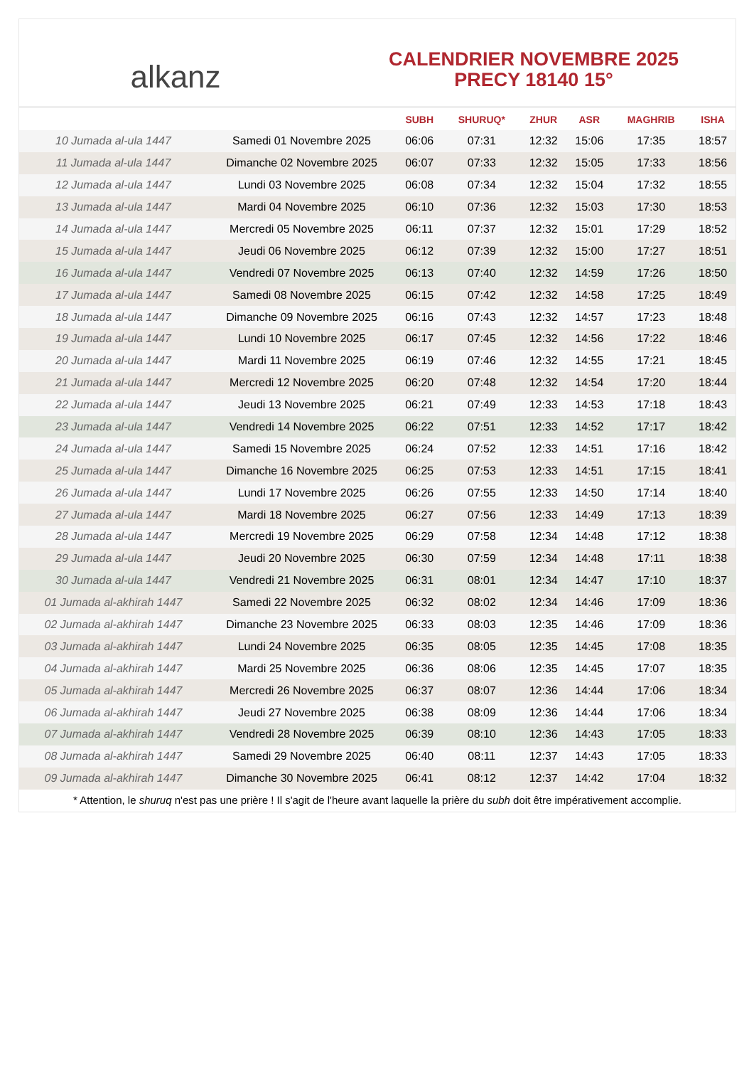alkanz
CALENDRIER NOVEMBRE 2025
PRECY 18140 15°
| | | SUBH | SHURUQ* | ZHUR | ASR | MAGHRIB | ISHA |
| --- | --- | --- | --- | --- | --- | --- | --- |
| 10 Jumada al-ula 1447 | Samedi 01 Novembre 2025 | 06:06 | 07:31 | 12:32 | 15:06 | 17:35 | 18:57 |
| 11 Jumada al-ula 1447 | Dimanche 02 Novembre 2025 | 06:07 | 07:33 | 12:32 | 15:05 | 17:33 | 18:56 |
| 12 Jumada al-ula 1447 | Lundi 03 Novembre 2025 | 06:08 | 07:34 | 12:32 | 15:04 | 17:32 | 18:55 |
| 13 Jumada al-ula 1447 | Mardi 04 Novembre 2025 | 06:10 | 07:36 | 12:32 | 15:03 | 17:30 | 18:53 |
| 14 Jumada al-ula 1447 | Mercredi 05 Novembre 2025 | 06:11 | 07:37 | 12:32 | 15:01 | 17:29 | 18:52 |
| 15 Jumada al-ula 1447 | Jeudi 06 Novembre 2025 | 06:12 | 07:39 | 12:32 | 15:00 | 17:27 | 18:51 |
| 16 Jumada al-ula 1447 | Vendredi 07 Novembre 2025 | 06:13 | 07:40 | 12:32 | 14:59 | 17:26 | 18:50 |
| 17 Jumada al-ula 1447 | Samedi 08 Novembre 2025 | 06:15 | 07:42 | 12:32 | 14:58 | 17:25 | 18:49 |
| 18 Jumada al-ula 1447 | Dimanche 09 Novembre 2025 | 06:16 | 07:43 | 12:32 | 14:57 | 17:23 | 18:48 |
| 19 Jumada al-ula 1447 | Lundi 10 Novembre 2025 | 06:17 | 07:45 | 12:32 | 14:56 | 17:22 | 18:46 |
| 20 Jumada al-ula 1447 | Mardi 11 Novembre 2025 | 06:19 | 07:46 | 12:32 | 14:55 | 17:21 | 18:45 |
| 21 Jumada al-ula 1447 | Mercredi 12 Novembre 2025 | 06:20 | 07:48 | 12:32 | 14:54 | 17:20 | 18:44 |
| 22 Jumada al-ula 1447 | Jeudi 13 Novembre 2025 | 06:21 | 07:49 | 12:33 | 14:53 | 17:18 | 18:43 |
| 23 Jumada al-ula 1447 | Vendredi 14 Novembre 2025 | 06:22 | 07:51 | 12:33 | 14:52 | 17:17 | 18:42 |
| 24 Jumada al-ula 1447 | Samedi 15 Novembre 2025 | 06:24 | 07:52 | 12:33 | 14:51 | 17:16 | 18:42 |
| 25 Jumada al-ula 1447 | Dimanche 16 Novembre 2025 | 06:25 | 07:53 | 12:33 | 14:51 | 17:15 | 18:41 |
| 26 Jumada al-ula 1447 | Lundi 17 Novembre 2025 | 06:26 | 07:55 | 12:33 | 14:50 | 17:14 | 18:40 |
| 27 Jumada al-ula 1447 | Mardi 18 Novembre 2025 | 06:27 | 07:56 | 12:33 | 14:49 | 17:13 | 18:39 |
| 28 Jumada al-ula 1447 | Mercredi 19 Novembre 2025 | 06:29 | 07:58 | 12:34 | 14:48 | 17:12 | 18:38 |
| 29 Jumada al-ula 1447 | Jeudi 20 Novembre 2025 | 06:30 | 07:59 | 12:34 | 14:48 | 17:11 | 18:38 |
| 30 Jumada al-ula 1447 | Vendredi 21 Novembre 2025 | 06:31 | 08:01 | 12:34 | 14:47 | 17:10 | 18:37 |
| 01 Jumada al-akhirah 1447 | Samedi 22 Novembre 2025 | 06:32 | 08:02 | 12:34 | 14:46 | 17:09 | 18:36 |
| 02 Jumada al-akhirah 1447 | Dimanche 23 Novembre 2025 | 06:33 | 08:03 | 12:35 | 14:46 | 17:09 | 18:36 |
| 03 Jumada al-akhirah 1447 | Lundi 24 Novembre 2025 | 06:35 | 08:05 | 12:35 | 14:45 | 17:08 | 18:35 |
| 04 Jumada al-akhirah 1447 | Mardi 25 Novembre 2025 | 06:36 | 08:06 | 12:35 | 14:45 | 17:07 | 18:35 |
| 05 Jumada al-akhirah 1447 | Mercredi 26 Novembre 2025 | 06:37 | 08:07 | 12:36 | 14:44 | 17:06 | 18:34 |
| 06 Jumada al-akhirah 1447 | Jeudi 27 Novembre 2025 | 06:38 | 08:09 | 12:36 | 14:44 | 17:06 | 18:34 |
| 07 Jumada al-akhirah 1447 | Vendredi 28 Novembre 2025 | 06:39 | 08:10 | 12:36 | 14:43 | 17:05 | 18:33 |
| 08 Jumada al-akhirah 1447 | Samedi 29 Novembre 2025 | 06:40 | 08:11 | 12:37 | 14:43 | 17:05 | 18:33 |
| 09 Jumada al-akhirah 1447 | Dimanche 30 Novembre 2025 | 06:41 | 08:12 | 12:37 | 14:42 | 17:04 | 18:32 |
* Attention, le shuruq n'est pas une prière ! Il s'agit de l'heure avant laquelle la prière du subh doit être impérativement accomplie.